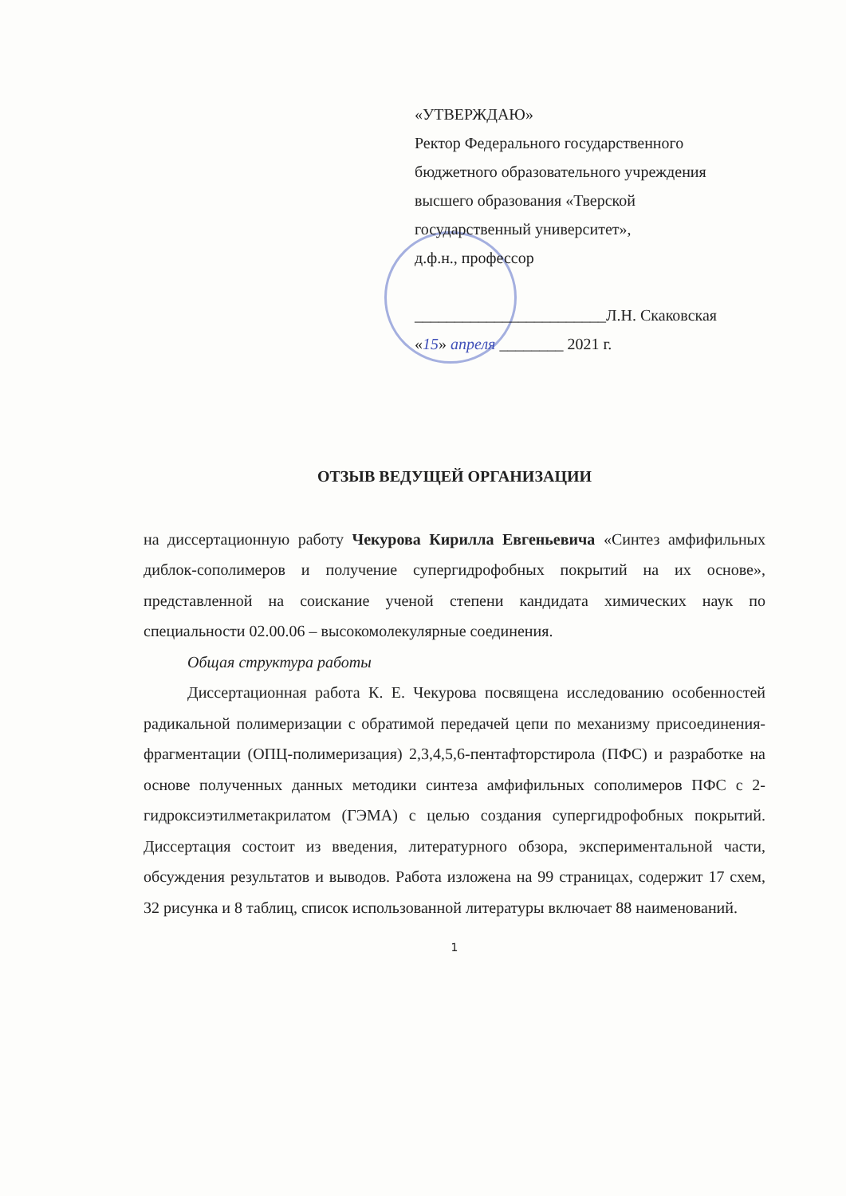«УТВЕРЖДАЮ»
Ректор Федерального государственного
бюджетного образовательного учреждения
высшего образования «Тверской
государственный университет»,
д.ф.н., профессор
________________________Л.Н. Скаковская
«15» апреля ________ 2021 г.
ОТЗЫВ ВЕДУЩЕЙ ОРГАНИЗАЦИИ
на диссертационную работу Чекурова Кирилла Евгеньевича «Синтез амфифильных диблок-сополимеров и получение супергидрофобных покрытий на их основе», представленной на соискание ученой степени кандидата химических наук по специальности 02.00.06 – высокомолекулярные соединения.
Общая структура работы
Диссертационная работа К. Е. Чекурова посвящена исследованию особенностей радикальной полимеризации с обратимой передачей цепи по механизму присоединения-фрагментации (ОПЦ-полимеризация) 2,3,4,5,6-пентафторстирола (ПФС) и разработке на основе полученных данных методики синтеза амфифильных сополимеров ПФС с 2-гидроксиэтилметакрилатом (ГЭМА) с целью создания супергидрофобных покрытий. Диссертация состоит из введения, литературного обзора, экспериментальной части, обсуждения результатов и выводов. Работа изложена на 99 страницах, содержит 17 схем, 32 рисунка и 8 таблиц, список использованной литературы включает 88 наименований.
1